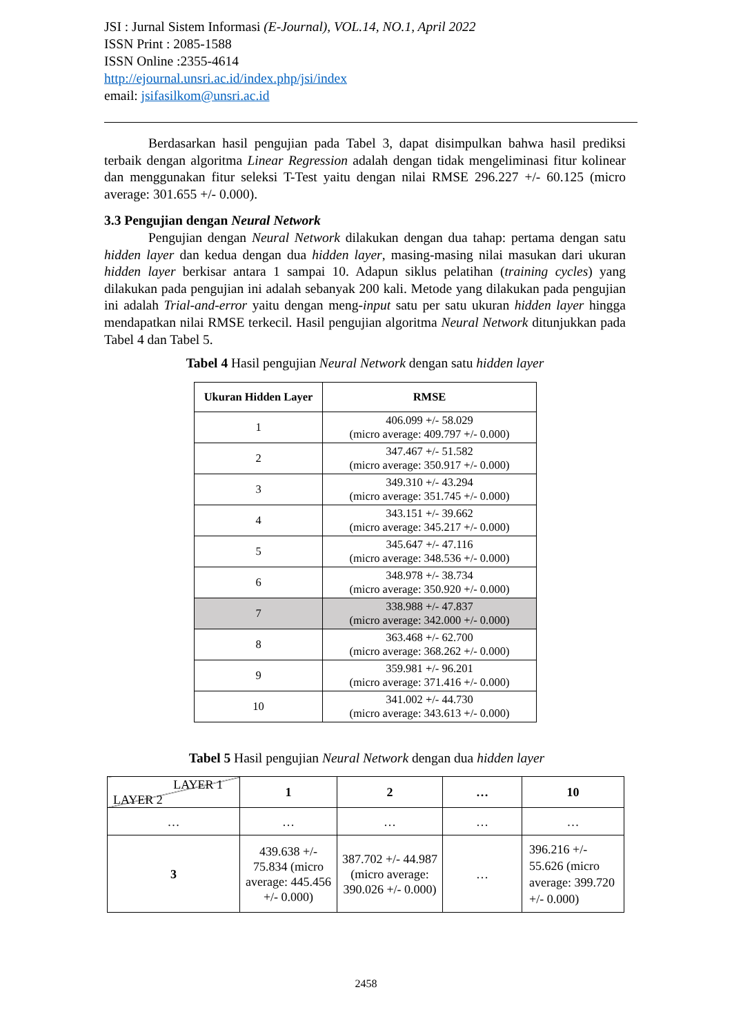JSI : Jurnal Sistem Informasi (E-Journal), VOL.14, NO.1, April 2022
ISSN Print : 2085-1588
ISSN Online :2355-4614
http://ejournal.unsri.ac.id/index.php/jsi/index
email: jsifasilkom@unsri.ac.id
Berdasarkan hasil pengujian pada Tabel 3, dapat disimpulkan bahwa hasil prediksi terbaik dengan algoritma Linear Regression adalah dengan tidak mengeliminasi fitur kolinear dan menggunakan fitur seleksi T-Test yaitu dengan nilai RMSE 296.227 +/- 60.125 (micro average: 301.655 +/- 0.000).
3.3 Pengujian dengan Neural Network
Pengujian dengan Neural Network dilakukan dengan dua tahap: pertama dengan satu hidden layer dan kedua dengan dua hidden layer, masing-masing nilai masukan dari ukuran hidden layer berkisar antara 1 sampai 10. Adapun siklus pelatihan (training cycles) yang dilakukan pada pengujian ini adalah sebanyak 200 kali. Metode yang dilakukan pada pengujian ini adalah Trial-and-error yaitu dengan meng-input satu per satu ukuran hidden layer hingga mendapatkan nilai RMSE terkecil. Hasil pengujian algoritma Neural Network ditunjukkan pada Tabel 4 dan Tabel 5.
Tabel 4 Hasil pengujian Neural Network dengan satu hidden layer
| Ukuran Hidden Layer | RMSE |
| --- | --- |
| 1 | 406.099 +/- 58.029 (micro average: 409.797 +/- 0.000) |
| 2 | 347.467 +/- 51.582 (micro average: 350.917 +/- 0.000) |
| 3 | 349.310 +/- 43.294 (micro average: 351.745 +/- 0.000) |
| 4 | 343.151 +/- 39.662 (micro average: 345.217 +/- 0.000) |
| 5 | 345.647 +/- 47.116 (micro average: 348.536 +/- 0.000) |
| 6 | 348.978 +/- 38.734 (micro average: 350.920 +/- 0.000) |
| 7 | 338.988 +/- 47.837 (micro average: 342.000 +/- 0.000) |
| 8 | 363.468 +/- 62.700 (micro average: 368.262 +/- 0.000) |
| 9 | 359.981 +/- 96.201 (micro average: 371.416 +/- 0.000) |
| 10 | 341.002 +/- 44.730 (micro average: 343.613 +/- 0.000) |
Tabel 5 Hasil pengujian Neural Network dengan dua hidden layer
| LAYER 1 LAYER 2 | 1 | 2 | … | 10 |
| … | … | … | … | … |
| 3 | 439.638 +/- 75.834 (micro average: 445.456 +/- 0.000) | 387.702 +/- 44.987 (micro average: 390.026 +/- 0.000) | … | 396.216 +/- 55.626 (micro average: 399.720 +/- 0.000) |
2458